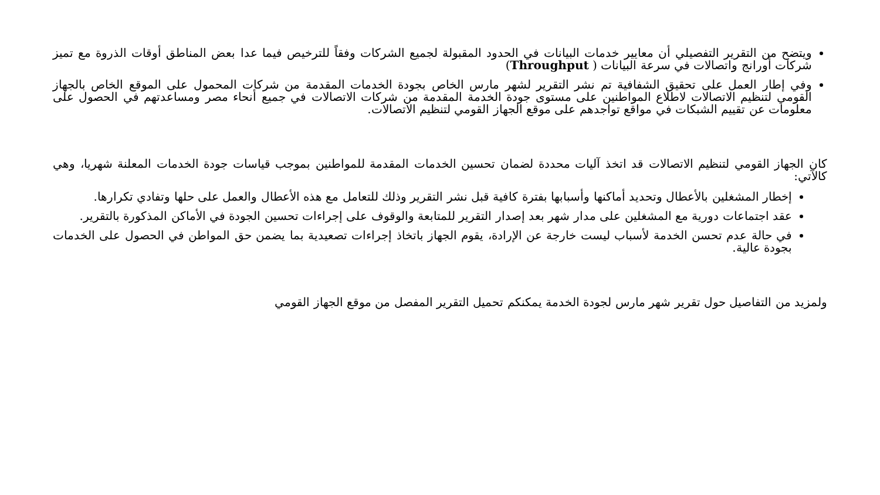ويتضح من التقرير التفصيلي أن معايير خدمات البيانات في الحدود المقبولة لجميع الشركات وفقاً للترخيص فيما عدا بعض المناطق أوقات الذروة مع تميز شركات أورانج واتصالات في سرعة البيانات ( Throughput)
وفي إطار العمل على تحقيق الشفافية تم نشر التقرير لشهر مارس الخاص بجودة الخدمات المقدمة من شركات المحمول على الموقع الخاص بالجهاز القومي لتنظيم الاتصالات لاطلاع المواطنين على مستوى جودة الخدمة المقدمة من شركات الاتصالات في جميع أنحاء مصر ومساعدتهم في الحصول على معلومات عن تقييم الشبكات في مواقع تواجدهم على موقع الجهاز القومي لتنظيم الاتصالات.
كان الجهاز القومي لتنظيم الاتصالات قد اتخذ آليات محددة لضمان تحسين الخدمات المقدمة للمواطنين بموجب قياسات جودة الخدمات المعلنة شهريا، وهي كالآتي:
إخطار المشغلين بالأعطال وتحديد أماكنها وأسبابها بفترة كافية قبل نشر التقرير وذلك للتعامل مع هذه الأعطال والعمل على حلها وتفادي تكرارها.
عقد اجتماعات دورية مع المشغلين على مدار شهر بعد إصدار التقرير للمتابعة والوقوف على إجراءات تحسين الجودة في الأماكن المذكورة بالتقرير.
في حالة عدم تحسن الخدمة لأسباب ليست خارجة عن الإرادة، يقوم الجهاز باتخاذ إجراءات تصعيدية بما يضمن حق المواطن في الحصول على الخدمات بجودة عالية.
ولمزيد من التفاصيل حول تقرير شهر مارس لجودة الخدمة يمكنكم تحميل التقرير المفصل من موقع الجهاز القومي